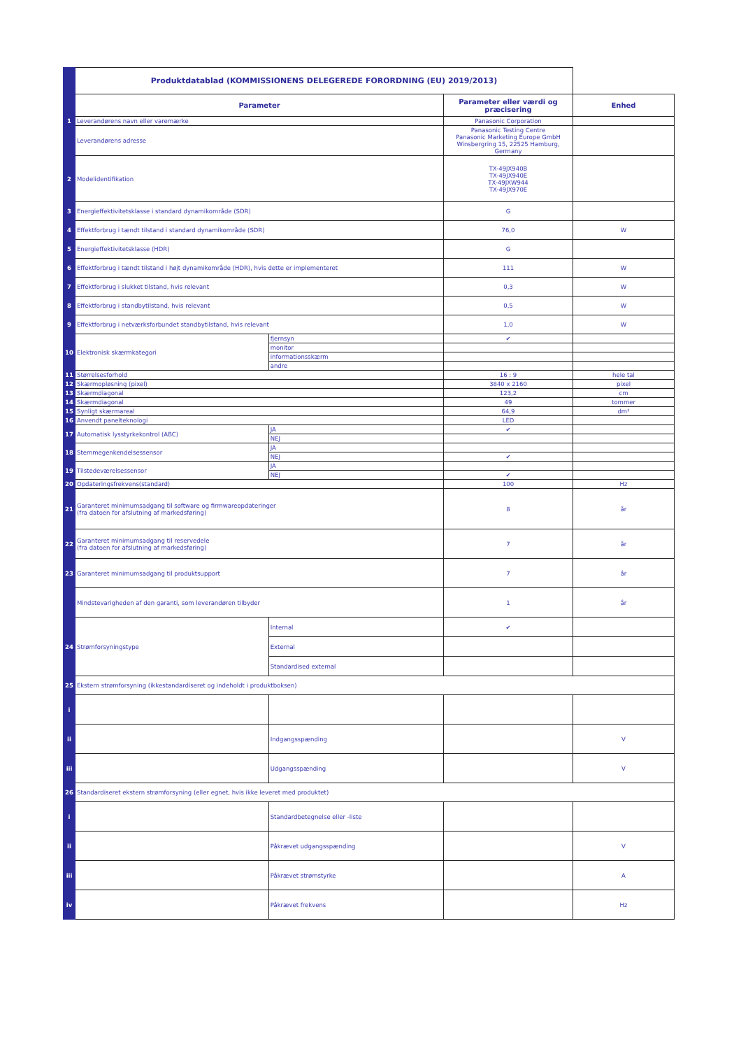| | Produktdatablad (KOMMISSIONENS DELEGEREDE FORORDNING (EU) 2019/2013) | | | |
| | Parameter | | Parameter eller værdi og præcisering | Enhed |
| 1 | Leverandørens navn eller varemærke | | Panasonic Corporation | |
| | Leverandørens adresse | | Panasonic Testing Centre Panasonic Marketing Europe GmbH Winsbergring 15, 22525 Hamburg, Germany | |
| 2 | Modelidentifikation | | TX-49JX940B TX-49JX940E TX-49JXW944 TX-49JX970E | |
| 3 | Energieffektivitetsklasse i standard dynamikområde (SDR) | | G | |
| 4 | Effektforbrug i tændt tilstand i standard dynamikområde (SDR) | | 76,0 | W |
| 5 | Energieffektivitetsklasse (HDR) | | G | |
| 6 | Effektforbrug i tændt tilstand i højt dynamikområde (HDR), hvis dette er implementeret | | 111 | W |
| 7 | Effektforbrug i slukket tilstand, hvis relevant | | 0,3 | W |
| 8 | Effektforbrug i standbytilstand, hvis relevant | | 0,5 | W |
| 9 | Effektforbrug i netværksforbundet standbytilstand, hvis relevant | | 1,0 | W |
| 10 | Elektronisk skærmkategori | fjernsyn | ✔ | |
| | | monitor | | |
| | | informationsskærm | | |
| | | andre | | |
| 11 | Størrelsesforhold | | 16 : 9 | hele tal |
| 12 | Skærmopløsning (pixel) | | 3840 x 2160 | pixel |
| 13 | Skærmdiagonal | | 123,2 | cm |
| 14 | Skærmdiagonal | | 49 | tommer |
| 15 | Synligt skærmareal | | 64,9 | dm² |
| 16 | Anvendt panelteknologi | | LED | |
| 17 | Automatisk lysstyrkekontrol (ABC) | JA | ✔ | |
| | | NEJ | | |
| 18 | Stemmegenkendelsessensor | JA | | |
| | | NEJ | ✔ | |
| 19 | Tilstedeværelsessensor | JA | | |
| | | NEJ | ✔ | |
| 20 | Opdateringsfrekvens(standard) | | 100 | Hz |
| 21 | Garanteret minimumsadgang til software og firmwareopdateringer (fra datoen for afslutning af markedsføring) | | 8 | år |
| 22 | Garanteret minimumsadgang til reservedele (fra datoen for afslutning af markedsføring) | | 7 | år |
| 23 | Garanteret minimumsadgang til produktsupport | | 7 | år |
| | Mindstevarigheden af den garanti, som leverandøren tilbyder | | 1 | år |
| 24 | Strømforsyningstype | Internal | ✔ | |
| | | External | | |
| | | Standardised external | | |
| 25 | Ekstern strømforsyning (ikkestandardiseret og indeholdt i produktboksen) | | | |
| i | | | | |
| ii | | Indgangsspænding | | V |
| iii | | Udgangsspænding | | V |
| 26 | Standardiseret ekstern strømforsyning (eller egnet, hvis ikke leveret med produktet) | | | |
| i | | Standardbetegnelse eller -liste | | |
| ii | | Påkrævet udgangsspænding | | V |
| iii | | Påkrævet strømstyrke | | A |
| iv | | Påkrævet frekvens | | Hz |